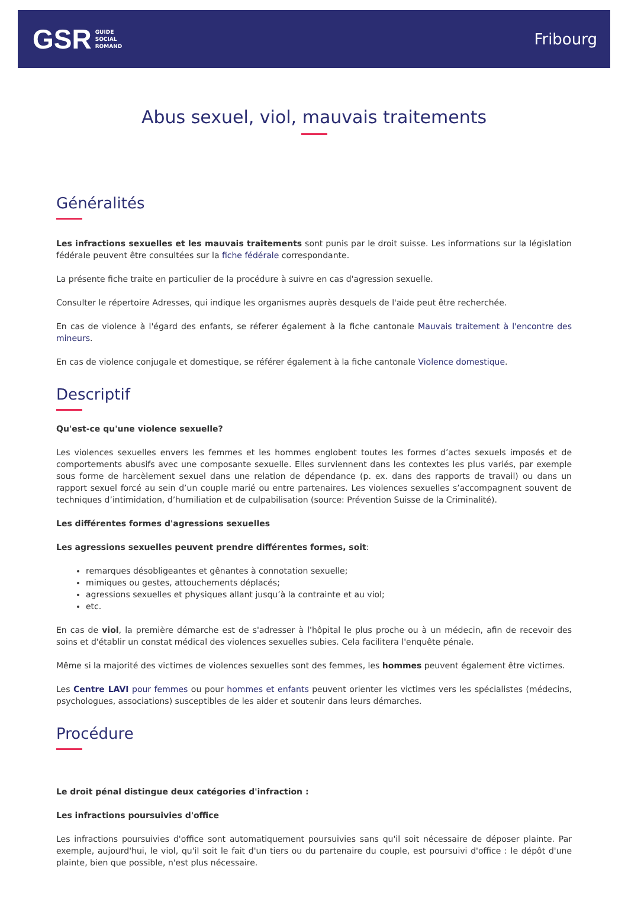GSR GUIDE
SOCIAL
ROMAND
Fribourg
Abus sexuel, viol, mauvais traitements
Généralités
Les infractions sexuelles et les mauvais traitements sont punis par le droit suisse. Les informations sur la législation fédérale peuvent être consultées sur la fiche fédérale correspondante.
La présente fiche traite en particulier de la procédure à suivre en cas d'agression sexuelle.
Consulter le répertoire Adresses, qui indique les organismes auprès desquels de l'aide peut être recherchée.
En cas de violence à l'égard des enfants, se réferer également à la fiche cantonale Mauvais traitement à l'encontre des mineurs.
En cas de violence conjugale et domestique, se référer également à la fiche cantonale Violence domestique.
Descriptif
Qu'est-ce qu'une violence sexuelle?
Les violences sexuelles envers les femmes et les hommes englobent toutes les formes d’actes sexuels imposés et de comportements abusifs avec une composante sexuelle. Elles surviennent dans les contextes les plus variés, par exemple sous forme de harcèlement sexuel dans une relation de dépendance (p. ex. dans des rapports de travail) ou dans un rapport sexuel forcé au sein d’un couple marié ou entre partenaires. Les violences sexuelles s’accompagnent souvent de techniques d’intimidation, d’humiliation et de culpabilisation (source: Prévention Suisse de la Criminalité).
Les différentes formes d'agressions sexuelles
Les agressions sexuelles peuvent prendre différentes formes, soit:
remarques désobligeantes et gênantes à connotation sexuelle;
mimiques ou gestes, attouchements déplacés;
agressions sexuelles et physiques allant jusqu’à la contrainte et au viol;
etc.
En cas de viol, la première démarche est de s'adresser à l'hôpital le plus proche ou à un médecin, afin de recevoir des soins et d'établir un constat médical des violences sexuelles subies. Cela facilitera l'enquête pénale.
Même si la majorité des victimes de violences sexuelles sont des femmes, les hommes peuvent également être victimes.
Les Centre LAVI pour femmes ou pour hommes et enfants peuvent orienter les victimes vers les spécialistes (médecins, psychologues, associations) susceptibles de les aider et soutenir dans leurs démarches.
Procédure
Le droit pénal distingue deux catégories d'infraction :
Les infractions poursuivies d'office
Les infractions poursuivies d'office sont automatiquement poursuivies sans qu'il soit nécessaire de déposer plainte. Par exemple, aujourd'hui, le viol, qu'il soit le fait d'un tiers ou du partenaire du couple, est poursuivi d'office : le dépôt d'une plainte, bien que possible, n'est plus nécessaire.